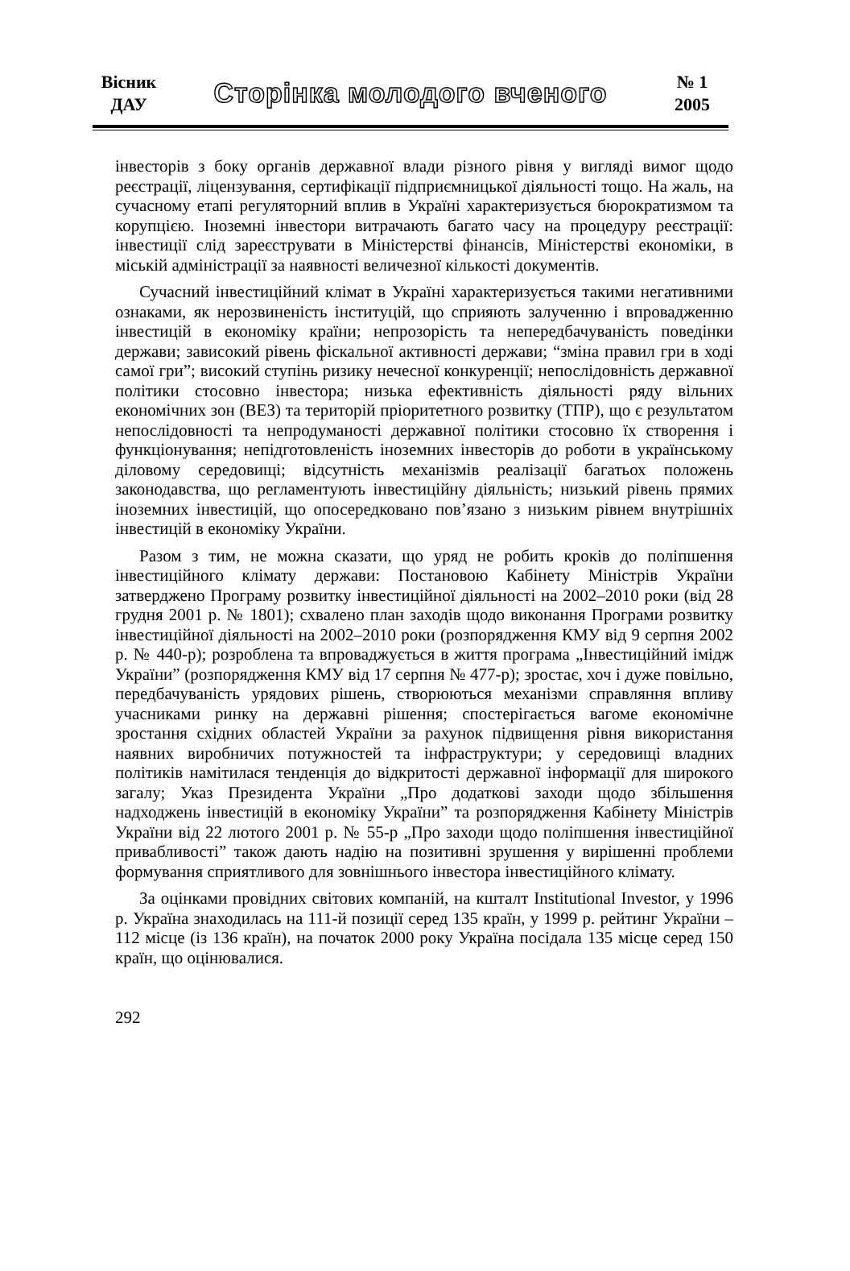Вісник
ДАУ
Сторінка молодого вченого
№ 1
2005
інвесторів з боку органів державної влади різного рівня у вигляді вимог щодо реєстрації, ліцензування, сертифікації підприємницької діяльності тощо. На жаль, на сучасному етапі регуляторний вплив в Україні характеризується бюрократизмом та корупцією. Іноземні інвестори витрачають багато часу на процедуру реєстрації: інвестиції слід зареєструвати в Міністерстві фінансів, Міністерстві економіки, в міській адміністрації за наявності величезної кількості документів.
Сучасний інвестиційний клімат в Україні характеризується такими негативними ознаками, як нерозвиненість інституцій, що сприяють залученню і впровадженню інвестицій в економіку країни; непрозорість та непередбачуваність поведінки держави; зависокий рівень фіскальної активності держави; “зміна правил гри в ході самої гри”; високий ступінь ризику нечесної конкуренції; непослідовність державної політики стосовно інвестора; низька ефективність діяльності ряду вільних економічних зон (ВЕЗ) та територій пріоритетного розвитку (ТПР), що є результатом непослідовності та непродуманості державної політики стосовно їх створення і функціонування; непідготовленість іноземних інвесторів до роботи в українському діловому середовищі; відсутність механізмів реалізації багатьох положень законодавства, що регламентують інвестиційну діяльність; низький рівень прямих іноземних інвестицій, що опосередковано пов’язано з низьким рівнем внутрішніх інвестицій в економіку України.
Разом з тим, не можна сказати, що уряд не робить кроків до поліпшення інвестиційного клімату держави: Постановою Кабінету Міністрів України затверджено Програму розвитку інвестиційної діяльності на 2002–2010 роки (від 28 грудня 2001 р. № 1801); схвалено план заходів щодо виконання Програми розвитку інвестиційної діяльності на 2002–2010 роки (розпорядження КМУ від 9 серпня 2002 р. № 440-р); розроблена та впроваджується в життя програма „Інвестиційний імідж України” (розпорядження КМУ від 17 серпня № 477-р); зростає, хоч і дуже повільно, передбачуваність урядових рішень, створюються механізми справляння впливу учасниками ринку на державні рішення; спостерігається вагоме економічне зростання східних областей України за рахунок підвищення рівня використання наявних виробничих потужностей та інфраструктури; у середовищі владних політиків намітилася тенденція до відкритості державної інформації для широкого загалу; Указ Президента України „Про додаткові заходи щодо збільшення надходжень інвестицій в економіку України” та розпорядження Кабінету Міністрів України від 22 лютого 2001 р. № 55-р „Про заходи щодо поліпшення інвестиційної привабливості” також дають надію на позитивні зрушення у вирішенні проблеми формування сприятливого для зовнішнього інвестора інвестиційного клімату.
За оцінками провідних світових компаній, на кшталт Institutional Investor, у 1996 р. Україна знаходилась на 111-й позиції серед 135 країн, у 1999 р. рейтинг України – 112 місце (із 136 країн), на початок 2000 року Україна посідала 135 місце серед 150 країн, що оцінювалися.
292